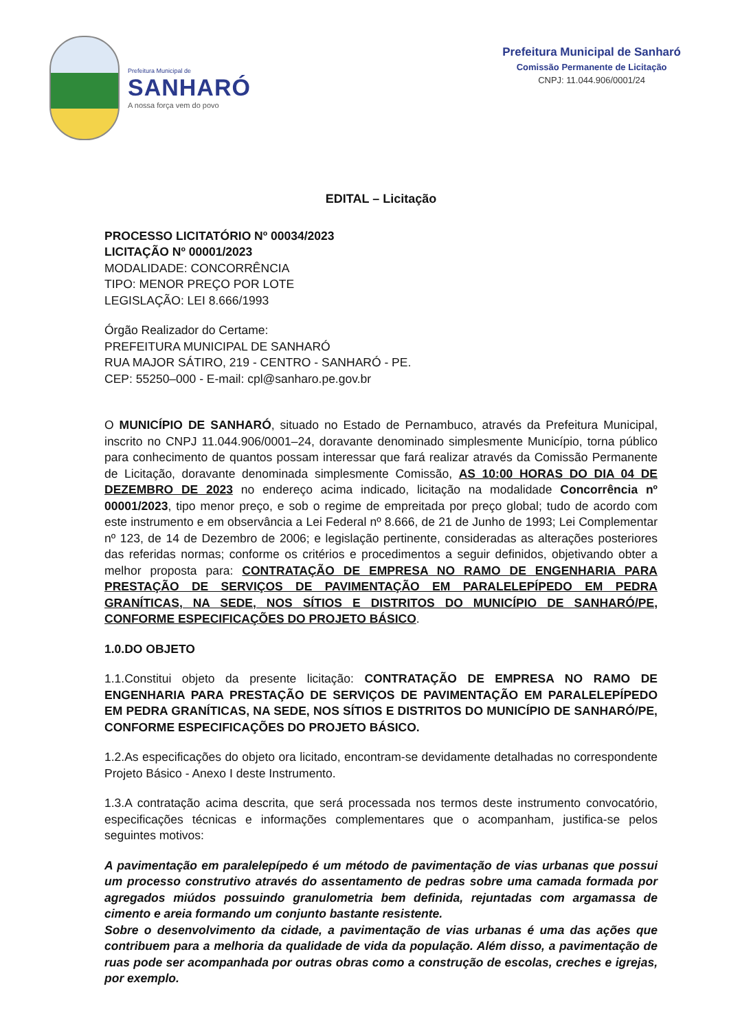Prefeitura Municipal de
SANHARÓ
A nossa força vem do povo
Prefeitura Municipal de Sanharó
Comissão Permanente de Licitação
CNPJ: 11.044.906/0001/24
EDITAL – Licitação
PROCESSO LICITATÓRIO Nº 00034/2023
LICITAÇÃO Nº 00001/2023
MODALIDADE: CONCORRÊNCIA
TIPO: MENOR PREÇO POR LOTE
LEGISLAÇÃO: LEI 8.666/1993
Órgão Realizador do Certame:
PREFEITURA MUNICIPAL DE SANHARÓ
RUA MAJOR SÁTIRO, 219 - CENTRO - SANHARÓ - PE.
CEP: 55250–000 - E-mail: cpl@sanharo.pe.gov.br
O MUNICÍPIO DE SANHARÓ, situado no Estado de Pernambuco, através da Prefeitura Municipal, inscrito no CNPJ 11.044.906/0001–24, doravante denominado simplesmente Município, torna público para conhecimento de quantos possam interessar que fará realizar através da Comissão Permanente de Licitação, doravante denominada simplesmente Comissão, AS 10:00 HORAS DO DIA 04 DE DEZEMBRO DE 2023 no endereço acima indicado, licitação na modalidade Concorrência nº 00001/2023, tipo menor preço, e sob o regime de empreitada por preço global; tudo de acordo com este instrumento e em observância a Lei Federal nº 8.666, de 21 de Junho de 1993; Lei Complementar nº 123, de 14 de Dezembro de 2006; e legislação pertinente, consideradas as alterações posteriores das referidas normas; conforme os critérios e procedimentos a seguir definidos, objetivando obter a melhor proposta para: CONTRATAÇÃO DE EMPRESA NO RAMO DE ENGENHARIA PARA PRESTAÇÃO DE SERVIÇOS DE PAVIMENTAÇÃO EM PARALELEPÍPEDO EM PEDRA GRANÍTICAS, NA SEDE, NOS SÍTIOS E DISTRITOS DO MUNICÍPIO DE SANHARÓ/PE, CONFORME ESPECIFICAÇÕES DO PROJETO BÁSICO.
1.0.DO OBJETO
1.1.Constitui objeto da presente licitação: CONTRATAÇÃO DE EMPRESA NO RAMO DE ENGENHARIA PARA PRESTAÇÃO DE SERVIÇOS DE PAVIMENTAÇÃO EM PARALELEPÍPEDO EM PEDRA GRANÍTICAS, NA SEDE, NOS SÍTIOS E DISTRITOS DO MUNICÍPIO DE SANHARÓ/PE, CONFORME ESPECIFICAÇÕES DO PROJETO BÁSICO.
1.2.As especificações do objeto ora licitado, encontram-se devidamente detalhadas no correspondente Projeto Básico - Anexo I deste Instrumento.
1.3.A contratação acima descrita, que será processada nos termos deste instrumento convocatório, especificações técnicas e informações complementares que o acompanham, justifica-se pelos seguintes motivos:
A pavimentação em paralelepípedo é um método de pavimentação de vias urbanas que possui um processo construtivo através do assentamento de pedras sobre uma camada formada por agregados miúdos possuindo granulometria bem definida, rejuntadas com argamassa de cimento e areia formando um conjunto bastante resistente.
Sobre o desenvolvimento da cidade, a pavimentação de vias urbanas é uma das ações que contribuem para a melhoria da qualidade de vida da população. Além disso, a pavimentação de ruas pode ser acompanhada por outras obras como a construção de escolas, creches e igrejas, por exemplo.